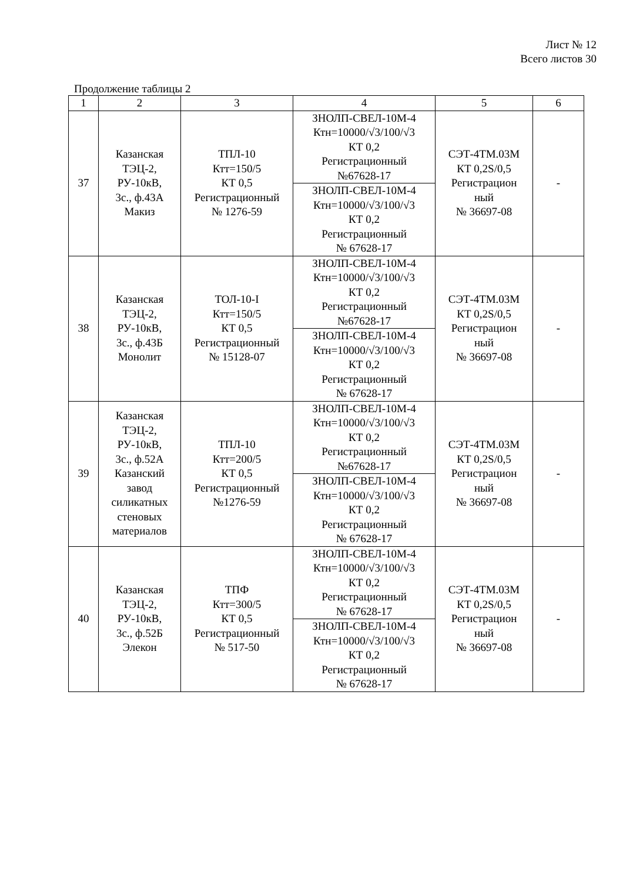Лист № 12
Всего листов 30
Продолжение таблицы 2
| 1 | 2 | 3 | 4 | 5 | 6 |
| 37 | Казанская ТЭЦ-2, РУ-10кВ, 3с., ф.43А Макиз | ТПЛ-10 Ктт=150/5 КТ 0,5 Регистрационный № 1276-59 | ЗНОЛП-СВЕЛ-10М-4 Ктн=10000/√3/100/√3 КТ 0,2 Регистрационный №67628-17 | СЭТ-4ТМ.03М КТ 0,2S/0,5 Регистрацион ный № 36697-08 | - |
| | | | ЗНОЛП-СВЕЛ-10М-4 Ктн=10000/√3/100/√3 КТ 0,2 Регистрационный № 67628-17 | | |
| 38 | Казанская ТЭЦ-2, РУ-10кВ, 3с., ф.43Б Монолит | ТОЛ-10-I Ктт=150/5 КТ 0,5 Регистрационный № 15128-07 | ЗНОЛП-СВЕЛ-10М-4 Ктн=10000/√3/100/√3 КТ 0,2 Регистрационный №67628-17 | СЭТ-4ТМ.03М КТ 0,2S/0,5 Регистрацион ный № 36697-08 | - |
| | | | ЗНОЛП-СВЕЛ-10М-4 Ктн=10000/√3/100/√3 КТ 0,2 Регистрационный № 67628-17 | | |
| 39 | Казанская ТЭЦ-2, РУ-10кВ, 3с., ф.52А Казанский завод силикатных стеновых материалов | ТПЛ-10 Ктт=200/5 КТ 0,5 Регистрационный №1276-59 | ЗНОЛП-СВЕЛ-10М-4 Ктн=10000/√3/100/√3 КТ 0,2 Регистрационный №67628-17 | СЭТ-4ТМ.03М КТ 0,2S/0,5 Регистрацион ный № 36697-08 | - |
| | | | ЗНОЛП-СВЕЛ-10М-4 Ктн=10000/√3/100/√3 КТ 0,2 Регистрационный № 67628-17 | | |
| 40 | Казанская ТЭЦ-2, РУ-10кВ, 3с., ф.52Б Элекон | ТПФ Ктт=300/5 КТ 0,5 Регистрационный № 517-50 | ЗНОЛП-СВЕЛ-10М-4 Ктн=10000/√3/100/√3 КТ 0,2 Регистрационный № 67628-17 | СЭТ-4ТМ.03М КТ 0,2S/0,5 Регистрацион ный № 36697-08 | - |
| | | | ЗНОЛП-СВЕЛ-10М-4 Ктн=10000/√3/100/√3 КТ 0,2 Регистрационный № 67628-17 | | |